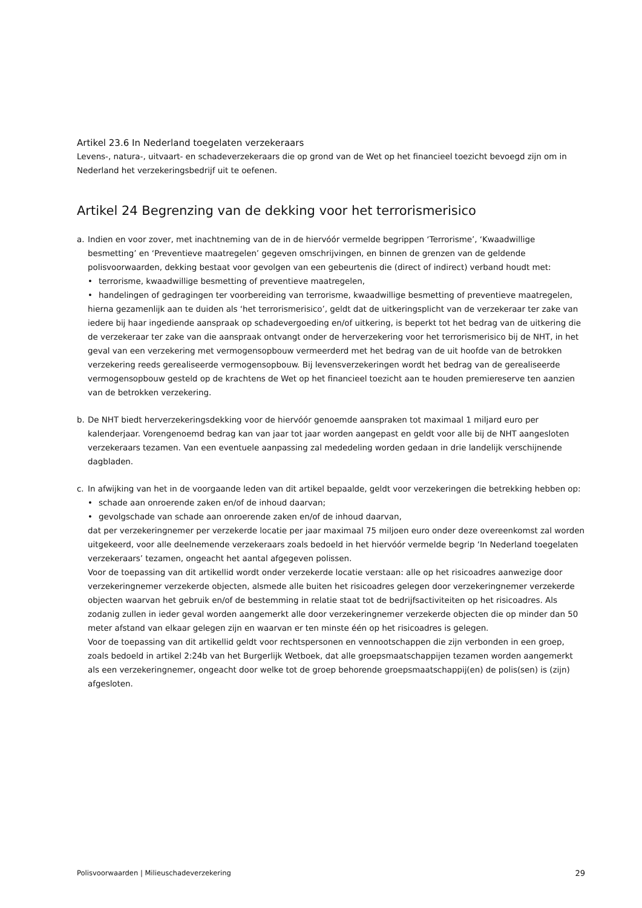Artikel 23.6 In Nederland toegelaten verzekeraars
Levens-, natura-, uitvaart- en schadeverzekeraars die op grond van de Wet op het financieel toezicht bevoegd zijn om in Nederland het verzekeringsbedrijf uit te oefenen.
Artikel 24 Begrenzing van de dekking voor het terrorismerisico
a. Indien en voor zover, met inachtneming van de in de hiervóór vermelde begrippen ‘Terrorisme’, ‘Kwaadwillige besmetting’ en ‘Preventieve maatregelen’ gegeven omschrijvingen, en binnen de grenzen van de geldende polisvoorwaarden, dekking bestaat voor gevolgen van een gebeurtenis die (direct of indirect) verband houdt met:
• terrorisme, kwaadwillige besmetting of preventieve maatregelen,
• handelingen of gedragingen ter voorbereiding van terrorisme, kwaadwillige besmetting of preventieve maatregelen,
hierna gezamenlijk aan te duiden als ‘het terrorismerisico’, geldt dat de uitkeringsplicht van de verzekeraar ter zake van iedere bij haar ingediende aanspraak op schadevergoeding en/of uitkering, is beperkt tot het bedrag van de uitkering die de verzekeraar ter zake van die aanspraak ontvangt onder de herverzekering voor het terrorismerisico bij de NHT, in het geval van een verzekering met vermogensopbouw vermeerderd met het bedrag van de uit hoofde van de betrokken verzekering reeds gerealiseerde vermogensopbouw. Bij levensverzekeringen wordt het bedrag van de gerealiseerde vermogensopbouw gesteld op de krachtens de Wet op het financieel toezicht aan te houden premiereserve ten aanzien van de betrokken verzekering.
b. De NHT biedt herverzekeringsdekking voor de hiervóór genoemde aanspraken tot maximaal 1 miljard euro per kalenderjaar. Vorengenoemd bedrag kan van jaar tot jaar worden aangepast en geldt voor alle bij de NHT aangesloten verzekeraars tezamen. Van een eventuele aanpassing zal mededeling worden gedaan in drie landelijk verschijnende dagbladen.
c. In afwijking van het in de voorgaande leden van dit artikel bepaalde, geldt voor verzekeringen die betrekking hebben op:
• schade aan onroerende zaken en/of de inhoud daarvan;
• gevolgschade van schade aan onroerende zaken en/of de inhoud daarvan,
dat per verzekeringnemer per verzekerde locatie per jaar maximaal 75 miljoen euro onder deze overeenkomst zal worden uitgekeerd, voor alle deelnemende verzekeraars zoals bedoeld in het hiervóór vermelde begrip ‘In Nederland toegelaten verzekeraars’ tezamen, ongeacht het aantal afgegeven polissen.
Voor de toepassing van dit artikellid wordt onder verzekerde locatie verstaan: alle op het risicoadres aanwezige door verzekeringnemer verzekerde objecten, alsmede alle buiten het risicoadres gelegen door verzekeringnemer verzekerde objecten waarvan het gebruik en/of de bestemming in relatie staat tot de bedrijfsactiviteiten op het risicoadres. Als zodanig zullen in ieder geval worden aangemerkt alle door verzekeringnemer verzekerde objecten die op minder dan 50 meter afstand van elkaar gelegen zijn en waarvan er ten minste één op het risicoadres is gelegen.
Voor de toepassing van dit artikellid geldt voor rechtspersonen en vennootschappen die zijn verbonden in een groep, zoals bedoeld in artikel 2:24b van het Burgerlijk Wetboek, dat alle groepsmaatschappijen tezamen worden aangemerkt als een verzekeringnemer, ongeacht door welke tot de groep behorende groepsmaatschappij(en) de polis(sen) is (zijn) afgesloten.
Polisvoorwaarden | Milieuschadeverzekering 29